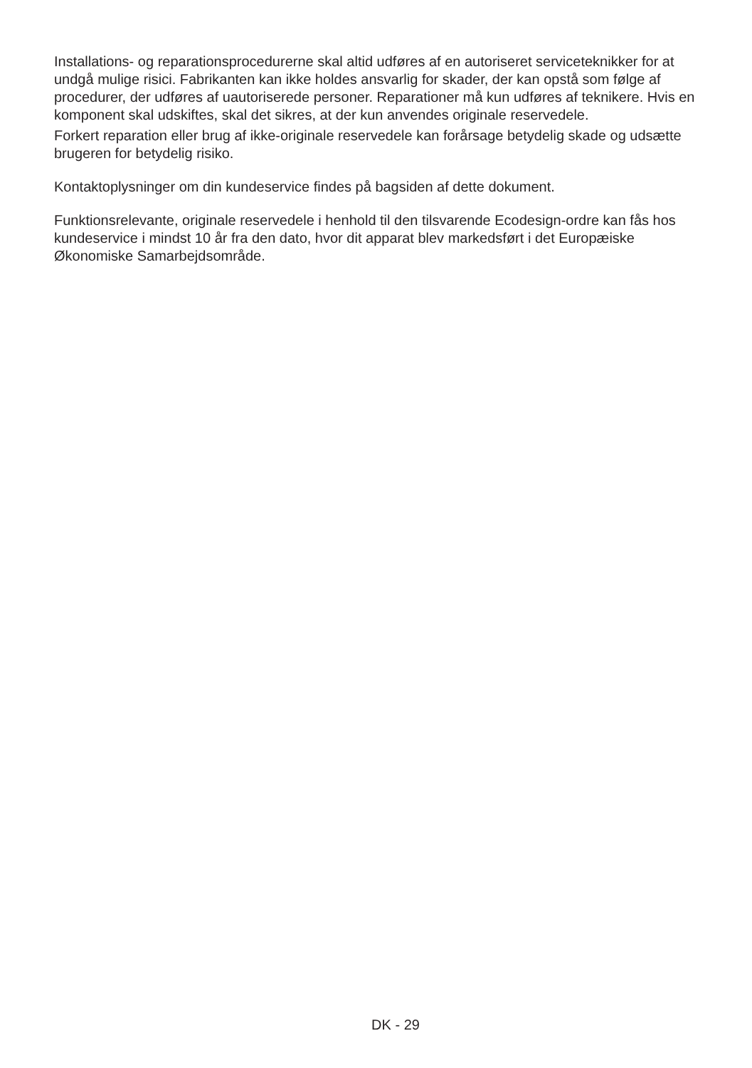Installations- og reparationsprocedurerne skal altid udføres af en autoriseret serviceteknikker for at undgå mulige risici. Fabrikanten kan ikke holdes ansvarlig for skader, der kan opstå som følge af procedurer, der udføres af uautoriserede personer. Reparationer må kun udføres af teknikere. Hvis en komponent skal udskiftes, skal det sikres, at der kun anvendes originale reservedele.
Forkert reparation eller brug af ikke-originale reservedele kan forårsage betydelig skade og udsætte brugeren for betydelig risiko.
Kontaktoplysninger om din kundeservice findes på bagsiden af dette dokument.
Funktionsrelevante, originale reservedele i henhold til den tilsvarende Ecodesign-ordre kan fås hos kundeservice i mindst 10 år fra den dato, hvor dit apparat blev markedsført i det Europæiske Økonomiske Samarbejdsområde.
DK - 29